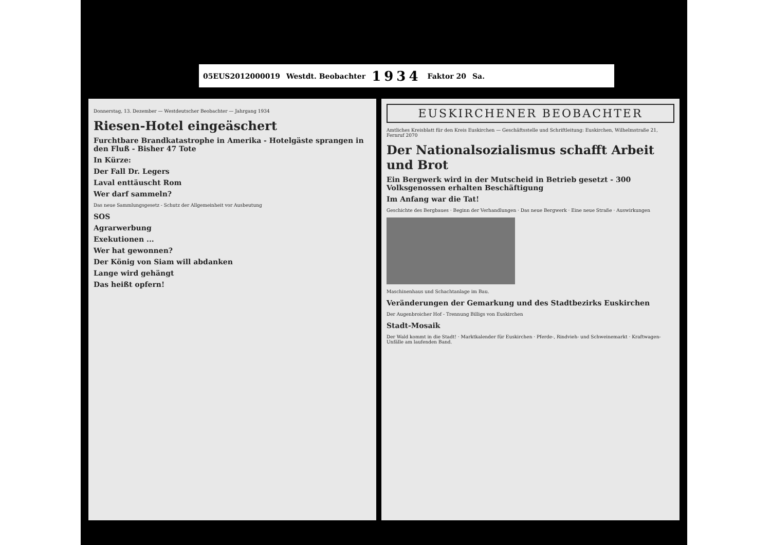05EUS2012000019 Westdt. Beobachter 1934 Faktor 20 Sa.
Donnerstag, 13. Dezember — Westdeutscher Beobachter — Jahrgang 1934
Riesen-Hotel eingeäschert
Furchtbare Brandkatastrophe in Amerika - Hotelgäste sprangen in den Fluß - Bisher 47 Tote
In Kürze:
Der Fall Dr. Legers
Laval enttäuscht Rom
Wer darf sammeln?
Das neue Sammlungsgesetz - Schutz der Allgemeinheit vor Ausbeutung
SOS
Agrarwerbung
Exekutionen ...
Wer hat gewonnen?
Der König von Siam will abdanken
Lange wird gehängt
Das heißt opfern!
EUSKIRCHENER BEOBACHTER
Amtliches Kreisblatt für den Kreis Euskirchen — Geschäftsstelle und Schriftleitung: Euskirchen, Wilhelmstraße 21, Fernruf 2070
Der Nationalsozialismus schafft Arbeit und Brot
Ein Bergwerk wird in der Mutscheid in Betrieb gesetzt - 300 Volksgenossen erhalten Beschäftigung
Im Anfang war die Tat!
Geschichte des Bergbaues · Beginn der Verhandlungen · Das neue Bergwerk · Eine neue Straße · Auswirkungen
Maschinenhaus und Schachtanlage im Bau.
Veränderungen der Gemarkung und des Stadtbezirks Euskirchen
Der Augenbroicher Hof - Trennung Billigs von Euskirchen
Stadt-Mosaik
Der Wald kommt in die Stadt! · Marktkalender für Euskirchen · Pferde-, Rindvieh- und Schweinemarkt · Kraftwagen-Unfälle am laufenden Band.